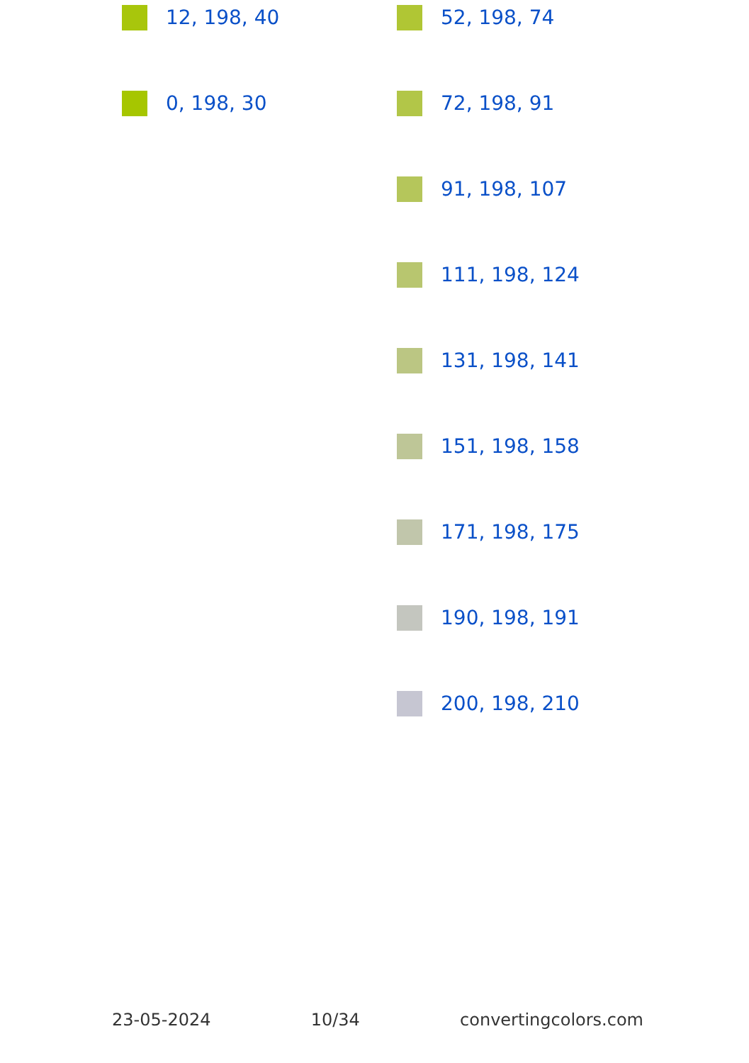12, 198, 40
0, 198, 30
52, 198, 74
72, 198, 91
91, 198, 107
111, 198, 124
131, 198, 141
151, 198, 158
171, 198, 175
190, 198, 191
200, 198, 210
23-05-2024 10/34 convertingcolors.com